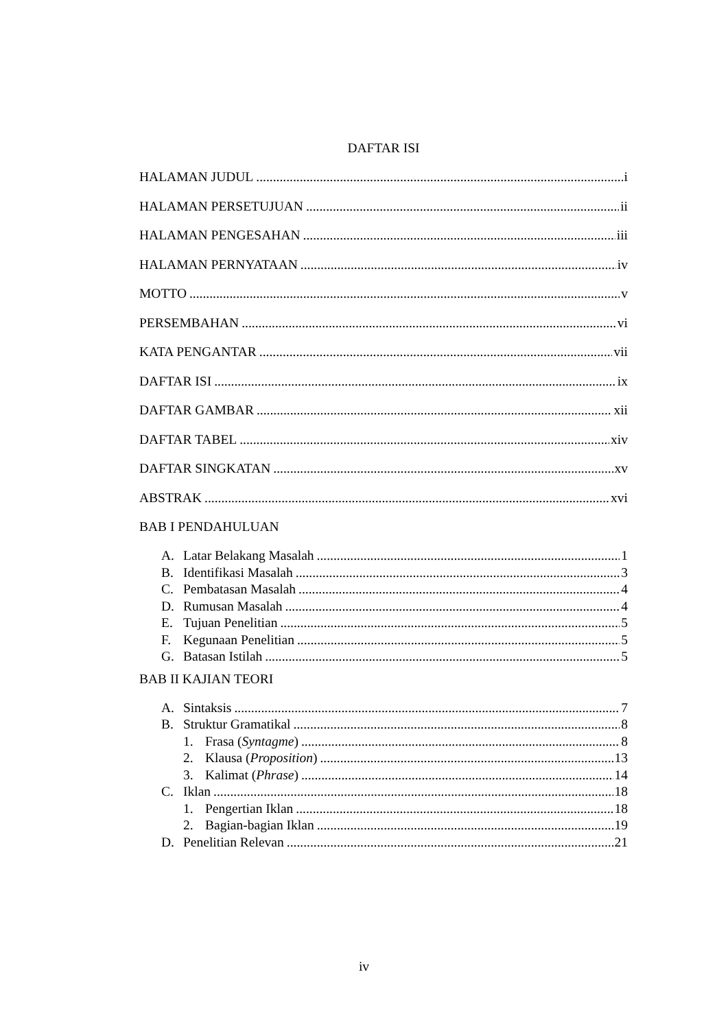DAFTAR ISI
HALAMAN JUDUL i
HALAMAN PERSETUJUAN ii
HALAMAN PENGESAHAN iii
HALAMAN PERNYATAAN iv
MOTTO v
PERSEMBAHAN vi
KATA PENGANTAR vii
DAFTAR ISI ix
DAFTAR GAMBAR xii
DAFTAR TABEL xiv
DAFTAR SINGKATAN xv
ABSTRAK xvi
BAB I PENDAHULUAN
A. Latar Belakang Masalah 1
B. Identifikasi Masalah 3
C. Pembatasan Masalah 4
D. Rumusan Masalah 4
E. Tujuan Penelitian 5
F. Kegunaan Penelitian 5
G. Batasan Istilah 5
BAB II KAJIAN TEORI
A. Sintaksis 7
B. Struktur Gramatikal 8
1. Frasa (Syntagme) 8
2. Klausa (Proposition) 13
3. Kalimat (Phrase) 14
C. Iklan 18
1. Pengertian Iklan 18
2. Bagian-bagian Iklan 19
D. Penelitian Relevan 21
iv